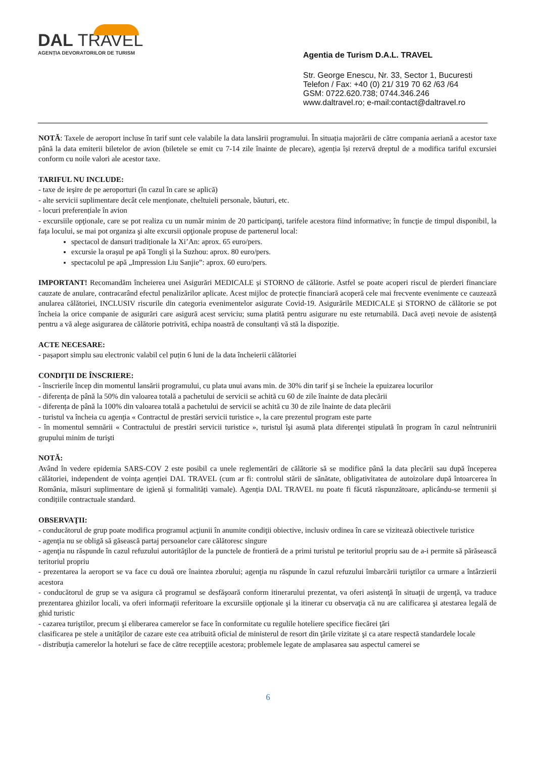DAL TRAVEL
AGENȚIA DEVORATORILOR DE TURISM
Agentia de Turism D.A.L. TRAVEL
Str. George Enescu, Nr. 33, Sector 1, Bucuresti
Telefon / Fax: +40 (0) 21/ 319 70 62 /63 /64
GSM: 0722.620.738; 0744.346.246
www.daltravel.ro; e-mail:contact@daltravel.ro
NOTĂ: Taxele de aeroport incluse în tarif sunt cele valabile la data lansării programului. În situația majorării de către compania aeriană a acestor taxe până la data emiterii biletelor de avion (biletele se emit cu 7-14 zile înainte de plecare), agenția își rezervă dreptul de a modifica tariful excursiei conform cu noile valori ale acestor taxe.
TARIFUL NU INCLUDE:
- taxe de ieşire de pe aeroporturi (în cazul în care se aplică)
- alte servicii suplimentare decât cele menţionate, cheltuieli personale, băuturi, etc.
- locuri preferențiale în avion
- excursiile opţionale, care se pot realiza cu un număr minim de 20 participanţi, tarifele acestora fiind informative; în funcţie de timpul disponibil, la faţa locului, se mai pot organiza şi alte excursii opţionale propuse de partenerul local:
spectacol de dansuri tradiționale la Xi’An: aprox. 65 euro/pers.
excursie la orașul pe apă Tongli și la Suzhou: aprox. 80 euro/pers.
spectacolul pe apă „Impression Liu Sanjie”: aprox. 60 euro/pers.
IMPORTANT! Recomandăm încheierea unei Asigurări MEDICALE și STORNO de călătorie. Astfel se poate acoperi riscul de pierderi financiare cauzate de anulare, contracarând efectul penalizărilor aplicate. Acest mijloc de protecție financiară acoperă cele mai frecvente evenimente ce cauzează anularea călătoriei, INCLUSIV riscurile din categoria evenimentelor asigurate Covid-19. Asigurările MEDICALE și STORNO de călătorie se pot încheia la orice companie de asigurări care asigură acest serviciu; suma platită pentru asigurare nu este returnabilă. Dacă aveți nevoie de asistență pentru a vă alege asigurarea de călătorie potrivită, echipa noastră de consultanți vă stă la dispoziție.
ACTE NECESARE:
- pașaport simplu sau electronic valabil cel puțin 6 luni de la data încheierii călătoriei
CONDIŢII DE ÎNSCRIERE:
- înscrierile încep din momentul lansării programului, cu plata unui avans min. de 30% din tarif şi se încheie la epuizarea locurilor
- diferența de până la 50% din valoarea totală a pachetului de servicii se achită cu 60 de zile înainte de data plecării
- diferența de până la 100% din valoarea totală a pachetului de servicii se achită cu 30 de zile înainte de data plecării
- turistul va încheia cu agenţia « Contractul de prestări servicii turistice », la care prezentul program este parte
- în momentul semnării « Contractului de prestări servicii turistice », turistul îşi asumă plata diferenţei stipulată în program în cazul neîntrunirii grupului minim de turişti
NOTĂ:
Având în vedere epidemia SARS-COV 2 este posibil ca unele reglementări de călătorie să se modifice până la data plecării sau după începerea călătoriei, independent de voința agenției DAL TRAVEL (cum ar fi: controlul stării de sănătate, obligativitatea de autoizolare după întoarcerea în România, măsuri suplimentare de igienă și formalități vamale). Agenția DAL TRAVEL nu poate fi făcută răspunzătoare, aplicându-se termenii și condițiile contractuale standard.
OBSERVAŢII:
- conducătorul de grup poate modifica programul acţiunii în anumite condiţii obiective, inclusiv ordinea în care se vizitează obiectivele turistice
- agenţia nu se obligă să găsească partaj persoanelor care călătoresc singure
- agenţia nu răspunde în cazul refuzului autorităţilor de la punctele de frontieră de a primi turistul pe teritoriul propriu sau de a-i permite să părăsească teritoriul propriu
- prezentarea la aeroport se va face cu două ore înaintea zborului; agenţia nu răspunde în cazul refuzului îmbarcării turiştilor ca urmare a întârzierii acestora
- conducătorul de grup se va asigura că programul se desfăşoară conform itinerarului prezentat, va oferi asistenţă în situaţii de urgenţă, va traduce prezentarea ghizilor locali, va oferi informaţii referitoare la excursiile opţionale şi la itinerar cu observaţia că nu are calificarea şi atestarea legală de ghid turistic
- cazarea turiştilor, precum şi eliberarea camerelor se face în conformitate cu regulile hoteliere specifice fiecărei ţări
clasificarea pe stele a unităţilor de cazare este cea atribuită oficial de ministerul de resort din ţările vizitate şi ca atare respectă standardele locale
- distribuţia camerelor la hoteluri se face de către recepţiile acestora; problemele legate de amplasarea sau aspectul camerei se
6